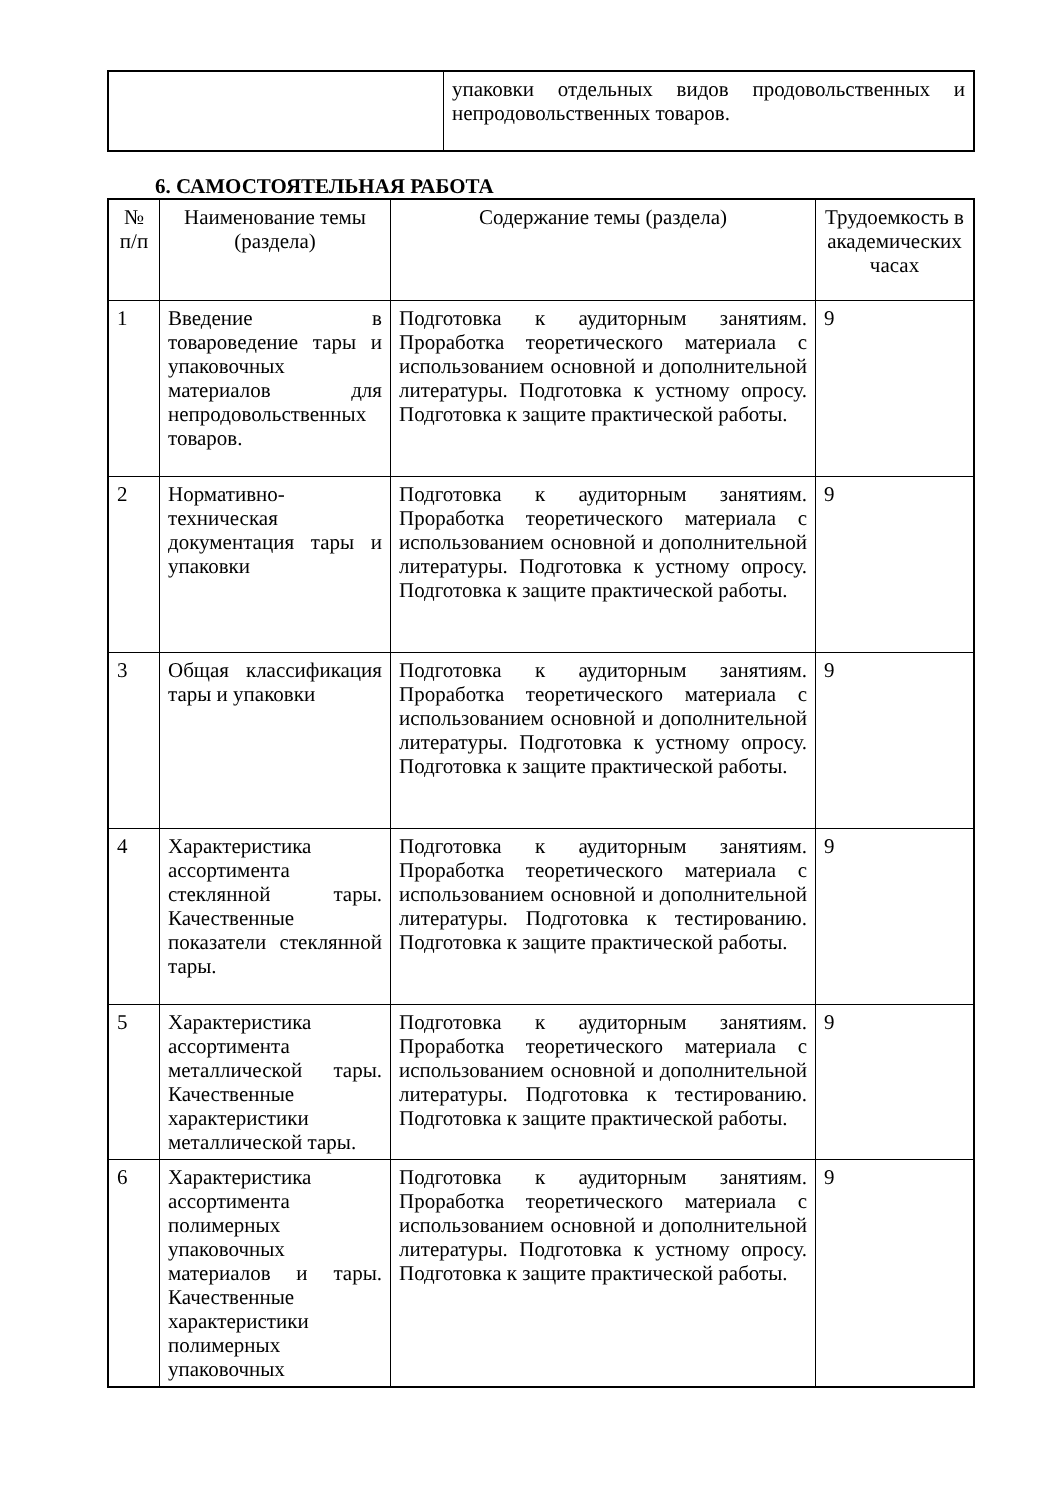| | упаковки отдельных видов продовольственных и непродовольственных товаров. |
6. САМОСТОЯТЕЛЬНАЯ РАБОТА
| № п/п | Наименование темы (раздела) | Содержание темы (раздела) | Трудоемкость в академических часах |
| --- | --- | --- | --- |
| 1 | Введение в товароведение тары и упаковочных материалов для непродовольственных товаров. | Подготовка к аудиторным занятиям. Проработка теоретического материала с использованием основной и дополнительной литературы. Подготовка к устному опросу. Подготовка к защите практической работы. | 9 |
| 2 | Нормативно-техническая документация тары и упаковки | Подготовка к аудиторным занятиям. Проработка теоретического материала с использованием основной и дополнительной литературы. Подготовка к устному опросу. Подготовка к защите практической работы. | 9 |
| 3 | Общая классификация тары и упаковки | Подготовка к аудиторным занятиям. Проработка теоретического материала с использованием основной и дополнительной литературы. Подготовка к устному опросу. Подготовка к защите практической работы. | 9 |
| 4 | Характеристика ассортимента стеклянной тары. Качественные показатели стеклянной тары. | Подготовка к аудиторным занятиям. Проработка теоретического материала с использованием основной и дополнительной литературы. Подготовка к тестированию. Подготовка к защите практической работы. | 9 |
| 5 | Характеристика ассортимента металлической тары. Качественные характеристики металлической тары. | Подготовка к аудиторным занятиям. Проработка теоретического материала с использованием основной и дополнительной литературы. Подготовка к тестированию. Подготовка к защите практической работы. | 9 |
| 6 | Характеристика ассортимента полимерных упаковочных материалов и тары. Качественные характеристики полимерных упаковочных | Подготовка к аудиторным занятиям. Проработка теоретического материала с использованием основной и дополнительной литературы. Подготовка к устному опросу. Подготовка к защите практической работы. | 9 |